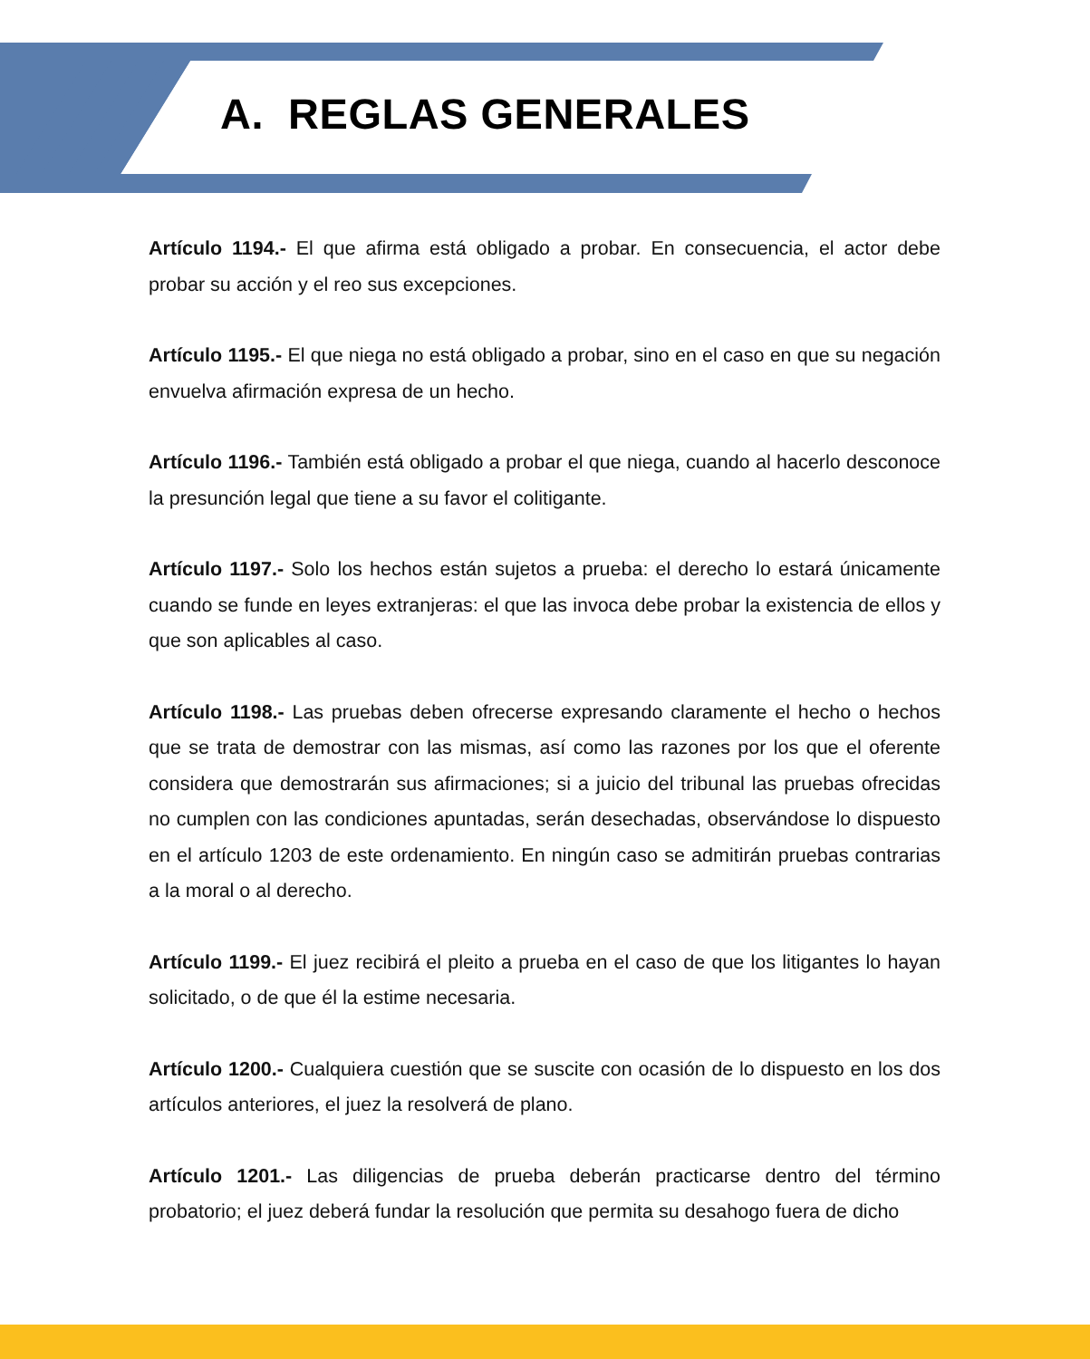A. REGLAS GENERALES
Artículo 1194.- El que afirma está obligado a probar. En consecuencia, el actor debe probar su acción y el reo sus excepciones.
Artículo 1195.- El que niega no está obligado a probar, sino en el caso en que su negación envuelva afirmación expresa de un hecho.
Artículo 1196.- También está obligado a probar el que niega, cuando al hacerlo desconoce la presunción legal que tiene a su favor el colitigante.
Artículo 1197.- Solo los hechos están sujetos a prueba: el derecho lo estará únicamente cuando se funde en leyes extranjeras: el que las invoca debe probar la existencia de ellos y que son aplicables al caso.
Artículo 1198.- Las pruebas deben ofrecerse expresando claramente el hecho o hechos que se trata de demostrar con las mismas, así como las razones por los que el oferente considera que demostrarán sus afirmaciones; si a juicio del tribunal las pruebas ofrecidas no cumplen con las condiciones apuntadas, serán desechadas, observándose lo dispuesto en el artículo 1203 de este ordenamiento. En ningún caso se admitirán pruebas contrarias a la moral o al derecho.
Artículo 1199.- El juez recibirá el pleito a prueba en el caso de que los litigantes lo hayan solicitado, o de que él la estime necesaria.
Artículo 1200.- Cualquiera cuestión que se suscite con ocasión de lo dispuesto en los dos artículos anteriores, el juez la resolverá de plano.
Artículo 1201.- Las diligencias de prueba deberán practicarse dentro del término probatorio; el juez deberá fundar la resolución que permita su desahogo fuera de dicho